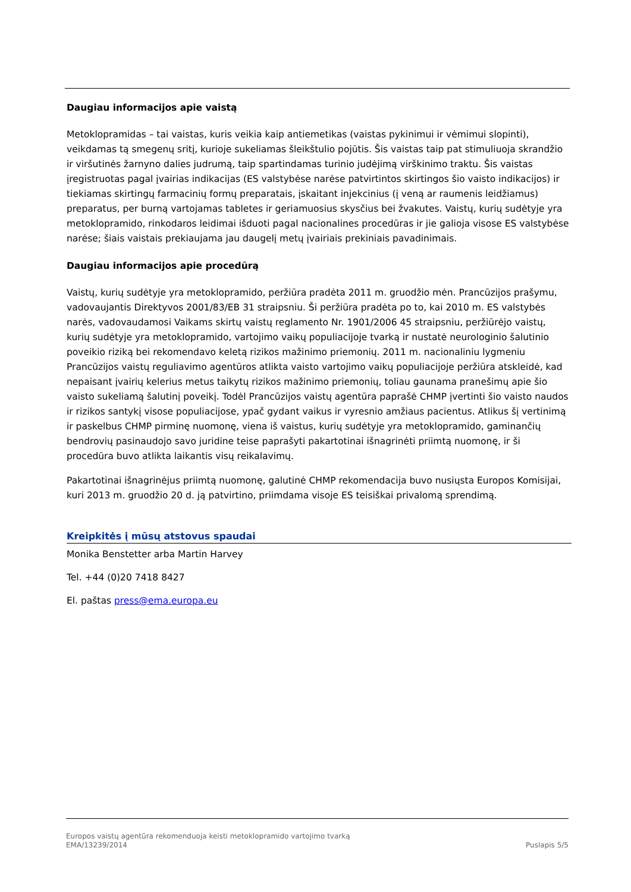Daugiau informacijos apie vaistą
Metoklopramidas – tai vaistas, kuris veikia kaip antiemetikas (vaistas pykinimui ir vėmimui slopinti), veikdamas tą smegenų sritį, kurioje sukeliamas šleikštulio pojūtis. Šis vaistas taip pat stimuliuoja skrandžio ir viršutinės žarnyno dalies judrumą, taip spartindamas turinio judėjimą virškinimo traktu. Šis vaistas įregistruotas pagal įvairias indikacijas (ES valstybėse narėse patvirtintos skirtingos šio vaisto indikacijos) ir tiekiamas skirtingų farmacinių formų preparatais, įskaitant injekcinius (į veną ar raumenis leidžiamus) preparatus, per burną vartojamas tabletes ir geriamuosius skysčius bei žvakutes. Vaistų, kurių sudėtyje yra metoklopramido, rinkodaros leidimai išduoti pagal nacionalines procedūras ir jie galioja visose ES valstybėse narėse; šiais vaistais prekiaujama jau daugelį metų įvairiais prekiniais pavadinimais.
Daugiau informacijos apie procedūrą
Vaistų, kurių sudėtyje yra metoklopramido, peržiūra pradėta 2011 m. gruodžio mėn. Prancūzijos prašymu, vadovaujantis Direktyvos 2001/83/EB 31 straipsniu. Ši peržiūra pradėta po to, kai 2010 m. ES valstybės narės, vadovaudamosi Vaikams skirtų vaistų reglamento Nr. 1901/2006 45 straipsniu, peržiūrėjo vaistų, kurių sudėtyje yra metoklopramido, vartojimo vaikų populiacijoje tvarką ir nustatė neurologinio šalutinio poveikio riziką bei rekomendavo keletą rizikos mažinimo priemonių. 2011 m. nacionaliniu lygmeniu Prancūzijos vaistų reguliavimo agentūros atlikta vaisto vartojimo vaikų populiacijoje peržiūra atskleidė, kad nepaisant įvairių kelerius metus taikytų rizikos mažinimo priemonių, toliau gaunama pranešimų apie šio vaisto sukeliamą šalutinį poveikį. Todėl Prancūzijos vaistų agentūra paprašė CHMP įvertinti šio vaisto naudos ir rizikos santykį visose populiacijose, ypač gydant vaikus ir vyresnio amžiaus pacientus. Atlikus šį vertinimą ir paskelbus CHMP pirminę nuomonę, viena iš vaistus, kurių sudėtyje yra metoklopramido, gaminančių bendrovių pasinaudojo savo juridine teise paprašyti pakartotinai išnagrinėti priimtą nuomonę, ir ši procedūra buvo atlikta laikantis visų reikalavimų.
Pakartotinai išnagrinėjus priimtą nuomonę, galutinė CHMP rekomendacija buvo nusiųsta Europos Komisijai, kuri 2013 m. gruodžio 20 d. ją patvirtino, priimdama visoje ES teisiškai privalomą sprendimą.
Kreipkitės į mūsų atstovus spaudai
Monika Benstetter arba Martin Harvey
Tel. +44 (0)20 7418 8427
El. paštas press@ema.europa.eu
Europos vaistų agentūra rekomenduoja keisti metoklopramido vartojimo tvarką
EMA/13239/2014 Puslapis 5/5